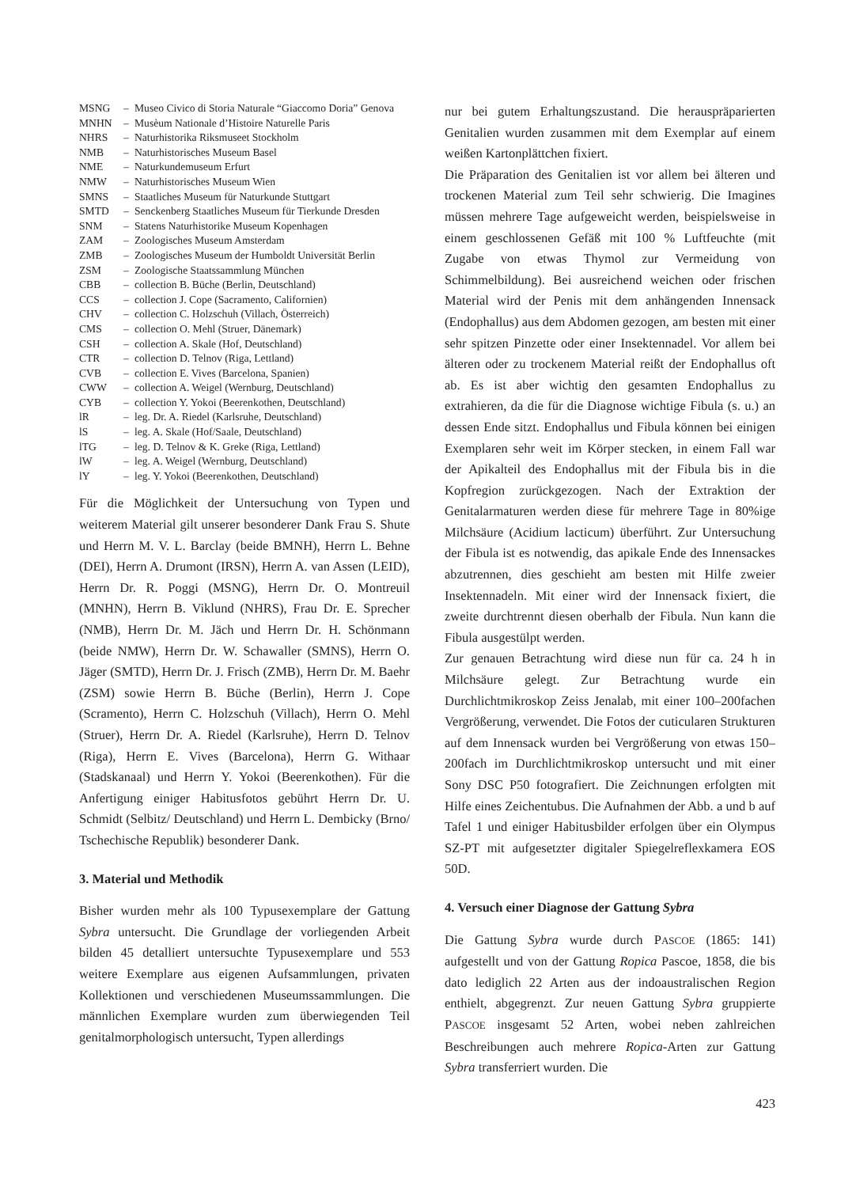| MSNG | – | Museo Civico di Storia Naturale “Giaccomo Doria” Genova |
| MNHN | – | Musèum Nationale d’Histoire Naturelle Paris |
| NHRS | – | Naturhistorika Riksmuseet Stockholm |
| NMB | – | Naturhistorisches Museum Basel |
| NME | – | Naturkundemuseum Erfurt |
| NMW | – | Naturhistorisches Museum Wien |
| SMNS | – | Staatliches Museum für Naturkunde Stuttgart |
| SMTD | – | Senckenberg Staatliches Museum für Tierkunde Dresden |
| SNM | – | Statens Naturhistorike Museum Kopenhagen |
| ZAM | – | Zoologisches Museum Amsterdam |
| ZMB | – | Zoologisches Museum der Humboldt Universität Berlin |
| ZSM | – | Zoologische Staatssammlung München |
| CBB | – | collection B. Büche (Berlin, Deutschland) |
| CCS | – | collection J. Cope (Sacramento, Californien) |
| CHV | – | collection C. Holzschuh (Villach, Österreich) |
| CMS | – | collection O. Mehl (Struer, Dänemark) |
| CSH | – | collection A. Skale (Hof, Deutschland) |
| CTR | – | collection D. Telnov (Riga, Lettland) |
| CVB | – | collection E. Vives (Barcelona, Spanien) |
| CWW | – | collection A. Weigel (Wernburg, Deutschland) |
| CYB | – | collection Y. Yokoi (Beerenkothen, Deutschland) |
| lR | – | leg. Dr. A. Riedel (Karlsruhe, Deutschland) |
| lS | – | leg. A. Skale (Hof/Saale, Deutschland) |
| lTG | – | leg. D. Telnov & K. Greke (Riga, Lettland) |
| lW | – | leg. A. Weigel (Wernburg, Deutschland) |
| lY | – | leg. Y. Yokoi (Beerenkothen, Deutschland) |
Für die Möglichkeit der Untersuchung von Typen und weiterem Material gilt unserer besonderer Dank Frau S. Shute und Herrn M. V. L. Barclay (beide BMNH), Herrn L. Behne (DEI), Herrn A. Drumont (IRSN), Herrn A. van Assen (LEID), Herrn Dr. R. Poggi (MSNG), Herrn Dr. O. Montreuil (MNHN), Herrn B. Viklund (NHRS), Frau Dr. E. Sprecher (NMB), Herrn Dr. M. Jäch und Herrn Dr. H. Schönmann (beide NMW), Herrn Dr. W. Schawaller (SMNS), Herrn O. Jäger (SMTD), Herrn Dr. J. Frisch (ZMB), Herrn Dr. M. Baehr (ZSM) sowie Herrn B. Büche (Berlin), Herrn J. Cope (Scramento), Herrn C. Holzschuh (Villach), Herrn O. Mehl (Struer), Herrn Dr. A. Riedel (Karlsruhe), Herrn D. Telnov (Riga), Herrn E. Vives (Barcelona), Herrn G. Withaar (Stadskanaal) und Herrn Y. Yokoi (Beerenkothen). Für die Anfertigung einiger Habitusfotos gebührt Herrn Dr. U. Schmidt (Selbitz/ Deutschland) und Herrn L. Dembicky (Brno/ Tschechische Republik) besonderer Dank.
3. Material und Methodik
Bisher wurden mehr als 100 Typusexemplare der Gattung Sybra untersucht. Die Grundlage der vorliegenden Arbeit bilden 45 detalliert untersuchte Typusexemplare und 553 weitere Exemplare aus eigenen Aufsammlungen, privaten Kollektionen und verschiedenen Museumssammlungen. Die männlichen Exemplare wurden zum überwiegenden Teil genitalmorphologisch untersucht, Typen allerdings
nur bei gutem Erhaltungszustand. Die herauspräparierten Genitalien wurden zusammen mit dem Exemplar auf einem weißen Kartonplättchen fixiert.
Die Präparation des Genitalien ist vor allem bei älteren und trockenen Material zum Teil sehr schwierig. Die Imagines müssen mehrere Tage aufgeweicht werden, beispielsweise in einem geschlossenen Gefäß mit 100 % Luftfeuchte (mit Zugabe von etwas Thymol zur Vermeidung von Schimmelbildung). Bei ausreichend weichen oder frischen Material wird der Penis mit dem anhängenden Innensack (Endophallus) aus dem Abdomen gezogen, am besten mit einer sehr spitzen Pinzette oder einer Insektennadel. Vor allem bei älteren oder zu trockenem Material reißt der Endophallus oft ab. Es ist aber wichtig den gesamten Endophallus zu extrahieren, da die für die Diagnose wichtige Fibula (s. u.) an dessen Ende sitzt. Endophallus und Fibula können bei einigen Exemplaren sehr weit im Körper stecken, in einem Fall war der Apikalteil des Endophallus mit der Fibula bis in die Kopfregion zurückgezogen. Nach der Extraktion der Genitalarmaturen werden diese für mehrere Tage in 80%ige Milchsäure (Acidium lacticum) überführt. Zur Untersuchung der Fibula ist es notwendig, das apikale Ende des Innensackes abzutrennen, dies geschieht am besten mit Hilfe zweier Insektennadeln. Mit einer wird der Innensack fixiert, die zweite durchtrennt diesen oberhalb der Fibula. Nun kann die Fibula ausgestülpt werden.
Zur genauen Betrachtung wird diese nun für ca. 24 h in Milchsäure gelegt. Zur Betrachtung wurde ein Durchlichtmikroskop Zeiss Jenalab, mit einer 100–200fachen Vergrößerung, verwendet. Die Fotos der cuticularen Strukturen auf dem Innensack wurden bei Vergrößerung von etwas 150–200fach im Durchlichtmikroskop untersucht und mit einer Sony DSC P50 fotografiert. Die Zeichnungen erfolgten mit Hilfe eines Zeichentubus. Die Aufnahmen der Abb. a und b auf Tafel 1 und einiger Habitusbilder erfolgen über ein Olympus SZ-PT mit aufgesetzter digitaler Spiegelreflexkamera EOS 50D.
4. Versuch einer Diagnose der Gattung Sybra
Die Gattung Sybra wurde durch PASCOE (1865: 141) aufgestellt und von der Gattung Ropica Pascoe, 1858, die bis dato lediglich 22 Arten aus der indoaustralischen Region enthielt, abgegrenzt. Zur neuen Gattung Sybra gruppierte PASCOE insgesamt 52 Arten, wobei neben zahlreichen Beschreibungen auch mehrere Ropica-Arten zur Gattung Sybra transferriert wurden. Die
423